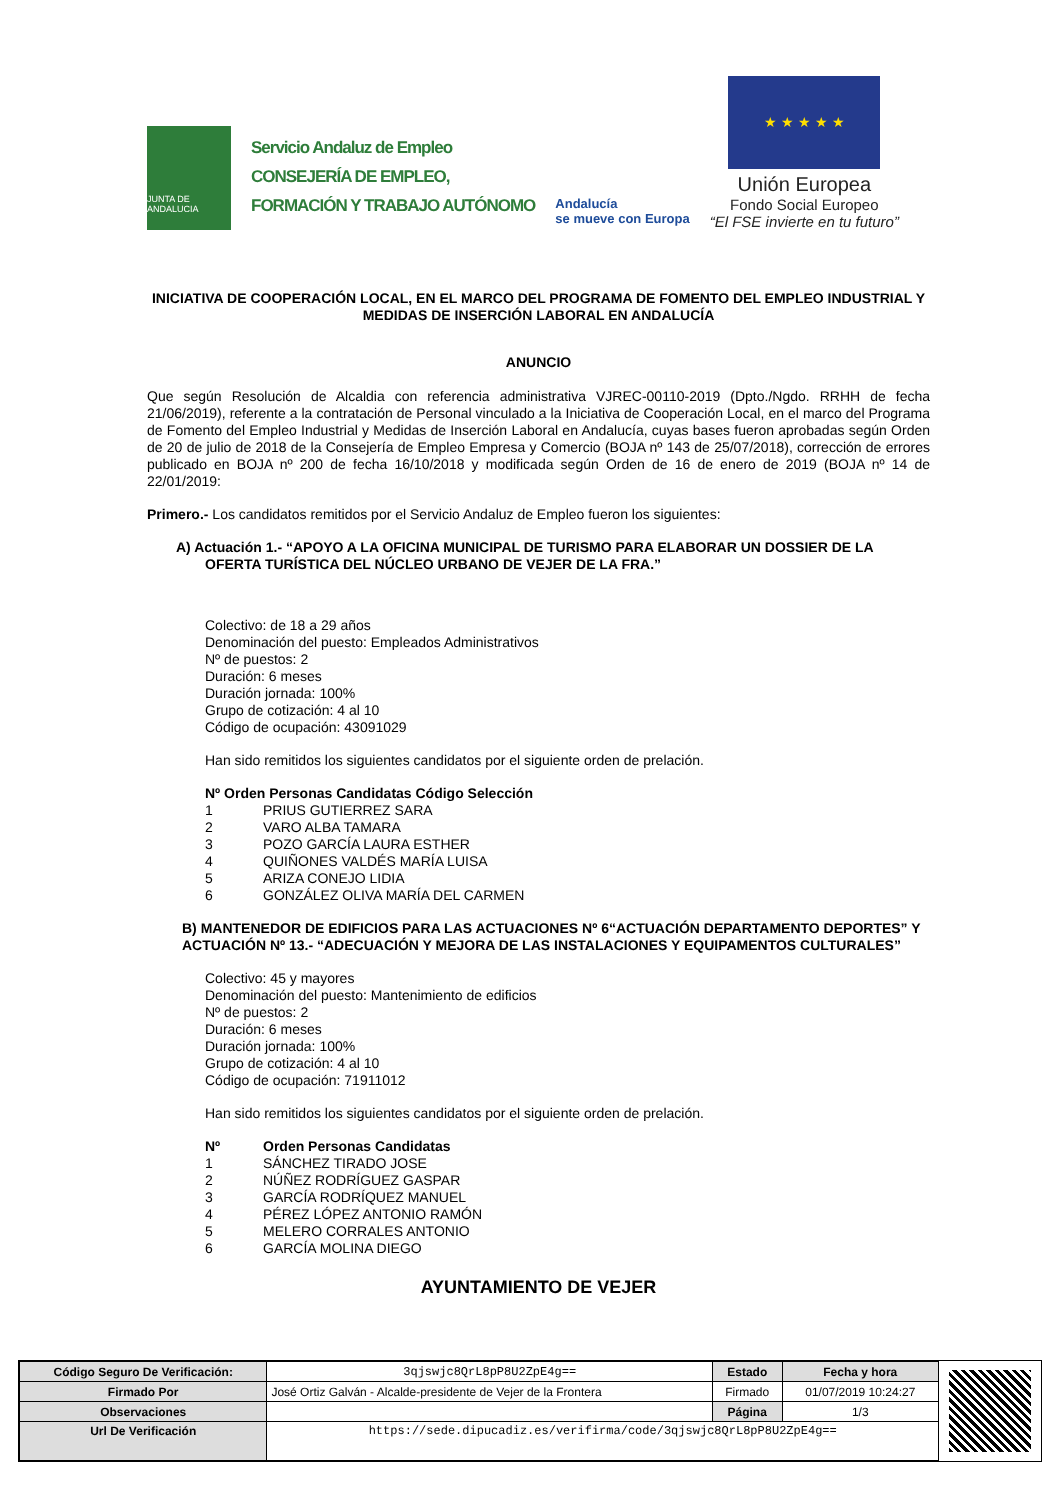JUNTA DE ANDALUCIA
Servicio Andaluz de Empleo
CONSEJERÍA DE EMPLEO,
FORMACIÓN Y TRABAJO AUTÓNOMO
Andalucía
se mueve con Europa
★ ★ ★ ★ ★
Unión Europea
Fondo Social Europeo
“El FSE invierte en tu futuro”
INICIATIVA DE COOPERACIÓN LOCAL, EN EL MARCO DEL PROGRAMA DE FOMENTO DEL EMPLEO INDUSTRIAL Y MEDIDAS DE INSERCIÓN LABORAL EN ANDALUCÍA
ANUNCIO
Que según Resolución de Alcaldia con referencia administrativa VJREC-00110-2019 (Dpto./Ngdo. RRHH de fecha 21/06/2019), referente a la contratación de Personal vinculado a la Iniciativa de Cooperación Local, en el marco del Programa de Fomento del Empleo Industrial y Medidas de Inserción Laboral en Andalucía, cuyas bases fueron aprobadas según Orden de 20 de julio de 2018 de la Consejería de Empleo Empresa y Comercio (BOJA nº 143 de 25/07/2018), corrección de errores publicado en BOJA nº 200 de fecha 16/10/2018 y modificada según Orden de 16 de enero de 2019 (BOJA nº 14 de 22/01/2019:
Primero.- Los candidatos remitidos por el Servicio Andaluz de Empleo fueron los siguientes:
A) Actuación 1.- “APOYO A LA OFICINA MUNICIPAL DE TURISMO PARA ELABORAR UN DOSSIER DE LA OFERTA TURÍSTICA DEL NÚCLEO URBANO DE VEJER DE LA FRA.”
Colectivo: de 18 a 29 años
Denominación del puesto: Empleados Administrativos
Nº de puestos: 2
Duración: 6 meses
Duración jornada: 100%
Grupo de cotización: 4 al 10
Código de ocupación: 43091029
Han sido remitidos los siguientes candidatos por el siguiente orden de prelación.
Nº Orden Personas Candidatas Código Selección
1 PRIUS GUTIERREZ SARA
2 VARO ALBA TAMARA
3 POZO GARCÍA LAURA ESTHER
4 QUIÑONES VALDÉS MARÍA LUISA
5 ARIZA CONEJO LIDIA
6 GONZÁLEZ OLIVA MARÍA DEL CARMEN
B) MANTENEDOR DE EDIFICIOS PARA LAS ACTUACIONES Nº 6“ACTUACIÓN DEPARTAMENTO DEPORTES” Y ACTUACIÓN Nº 13.- “ADECUACIÓN Y MEJORA DE LAS INSTALACIONES Y EQUIPAMENTOS CULTURALES”
Colectivo: 45 y mayores
Denominación del puesto: Mantenimiento de edificios
Nº de puestos: 2
Duración: 6 meses
Duración jornada: 100%
Grupo de cotización: 4 al 10
Código de ocupación: 71911012
Han sido remitidos los siguientes candidatos por el siguiente orden de prelación.
Nº Orden Personas Candidatas
1 SÁNCHEZ TIRADO JOSE
2 NÚÑEZ RODRÍGUEZ GASPAR
3 GARCÍA RODRÍQUEZ MANUEL
4 PÉREZ LÓPEZ ANTONIO RAMÓN
5 MELERO CORRALES ANTONIO
6 GARCÍA MOLINA DIEGO
AYUNTAMIENTO DE VEJER
| Código Seguro De Verificación: | 3qjswjc8QrL8pP8U2ZpE4g== | Estado | Fecha y hora |
| Firmado Por | José Ortiz Galván - Alcalde-presidente de Vejer de la Frontera | Firmado | 01/07/2019 10:24:27 |
| Observaciones | | Página | 1/3 |
| Url De Verificación | https://sede.dipucadiz.es/verifirma/code/3qjswjc8QrL8pP8U2ZpE4g== | | |